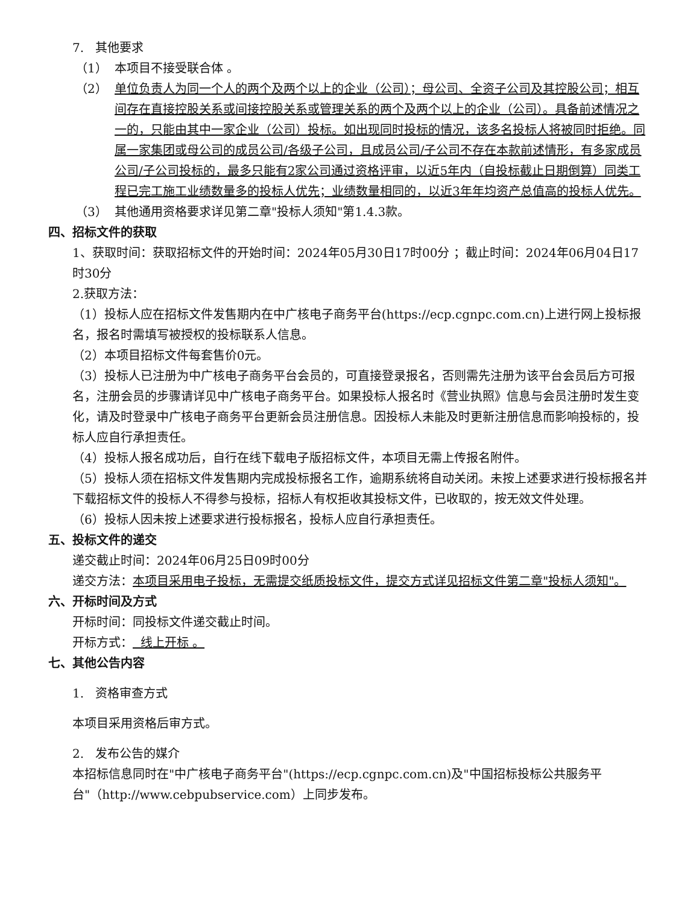7. 其他要求
（1） 本项目不接受联合体 。
（2） 单位负责人为同一个人的两个及两个以上的企业（公司）；母公司、全资子公司及其控股公司；相互间存在直接控股关系或间接控股关系或管理关系的两个及两个以上的企业（公司）。具备前述情况之一的，只能由其中一家企业（公司）投标。如出现同时投标的情况，该多名投标人将被同时拒绝。同属一家集团或母公司的成员公司/各级子公司，且成员公司/子公司不存在本款前述情形，有多家成员公司/子公司投标的，最多只能有2家公司通过资格评审，以近5年内（自投标截止日期倒算）同类工程已完工施工业绩数量多的投标人优先；业绩数量相同的，以近3年年均资产总值高的投标人优先。
（3） 其他通用资格要求详见第二章"投标人须知"第1.4.3款。
四、招标文件的获取
1、获取时间：获取招标文件的开始时间：2024年05月30日17时00分 ；截止时间：2024年06月04日17时30分
2.获取方法：
（1）投标人应在招标文件发售期内在中广核电子商务平台(https://ecp.cgnpc.com.cn)上进行网上投标报名，报名时需填写被授权的投标联系人信息。
（2）本项目招标文件每套售价0元。
（3）投标人已注册为中广核电子商务平台会员的，可直接登录报名，否则需先注册为该平台会员后方可报名，注册会员的步骤请详见中广核电子商务平台。如果投标人报名时《营业执照》信息与会员注册时发生变化，请及时登录中广核电子商务平台更新会员注册信息。因投标人未能及时更新注册信息而影响投标的，投标人应自行承担责任。
（4）投标人报名成功后，自行在线下载电子版招标文件，本项目无需上传报名附件。
（5）投标人须在招标文件发售期内完成投标报名工作，逾期系统将自动关闭。未按上述要求进行投标报名并下载招标文件的投标人不得参与投标，招标人有权拒收其投标文件，已收取的，按无效文件处理。
（6）投标人因未按上述要求进行投标报名，投标人应自行承担责任。
五、投标文件的递交
递交截止时间：2024年06月25日09时00分
递交方法：本项目采用电子投标，无需提交纸质投标文件，提交方式详见招标文件第二章"投标人须知"。
六、开标时间及方式
开标时间：同投标文件递交截止时间。
开标方式： 线上开标 。
七、其他公告内容
1. 资格审查方式
本项目采用资格后审方式。
2. 发布公告的媒介
本招标信息同时在"中广核电子商务平台"(https://ecp.cgnpc.com.cn)及"中国招标投标公共服务平台"（http://www.cebpubservice.com）上同步发布。